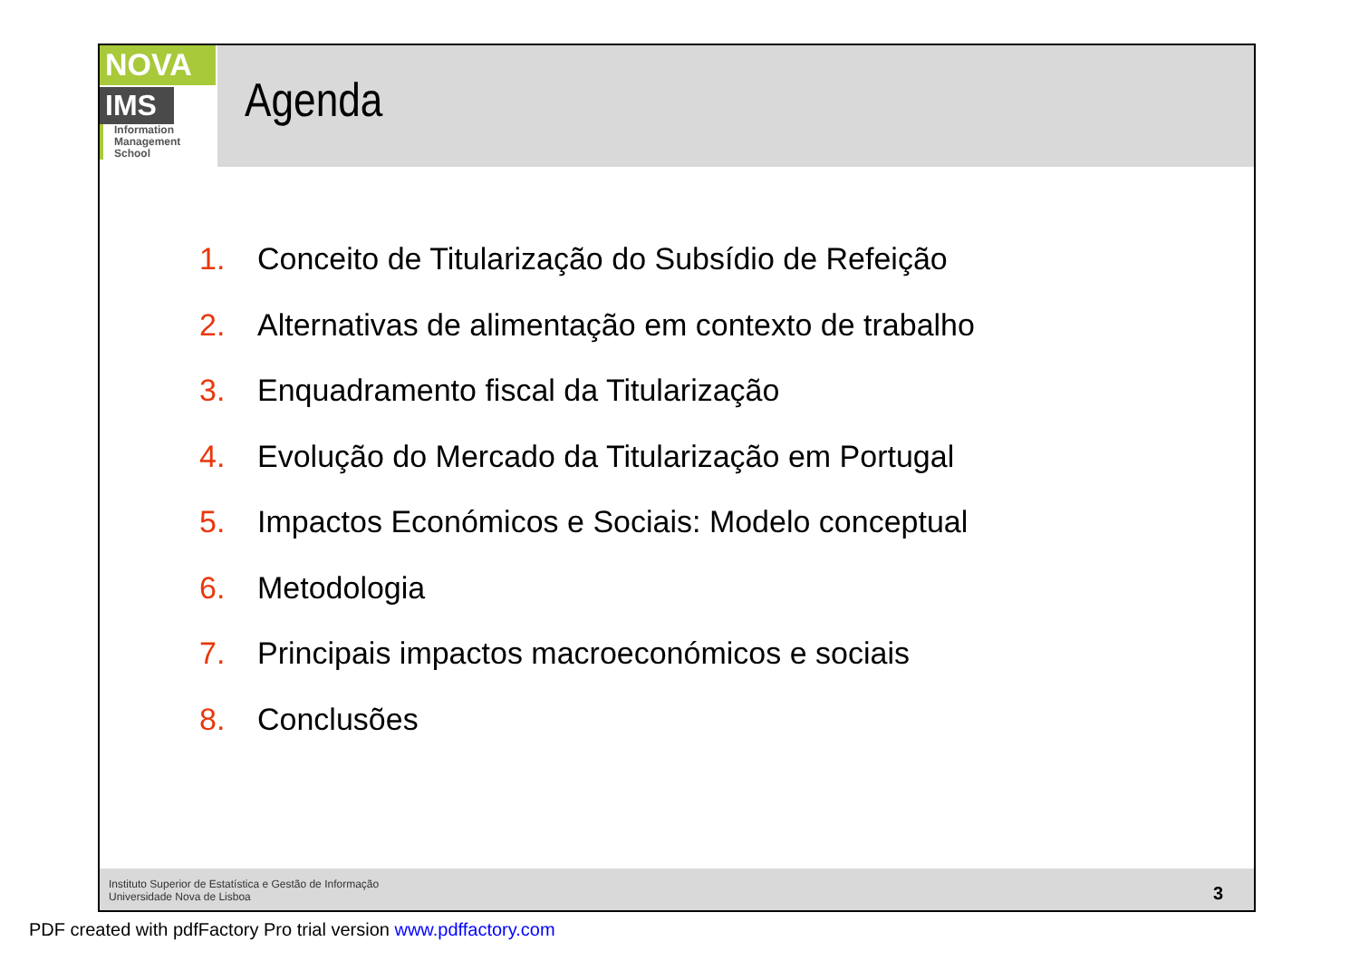NOVA
IMS
Information
Management
School
Agenda
1. Conceito de Titularização do Subsídio de Refeição
2. Alternativas de alimentação em contexto de trabalho
3. Enquadramento fiscal da Titularização
4. Evolução do Mercado da Titularização em Portugal
5. Impactos Económicos e Sociais: Modelo conceptual
6. Metodologia
7. Principais impactos macroeconómicos e sociais
8. Conclusões
Instituto Superior de Estatística e Gestão de Informação
Universidade Nova de Lisboa
3
PDF created with pdfFactory Pro trial version www.pdffactory.com